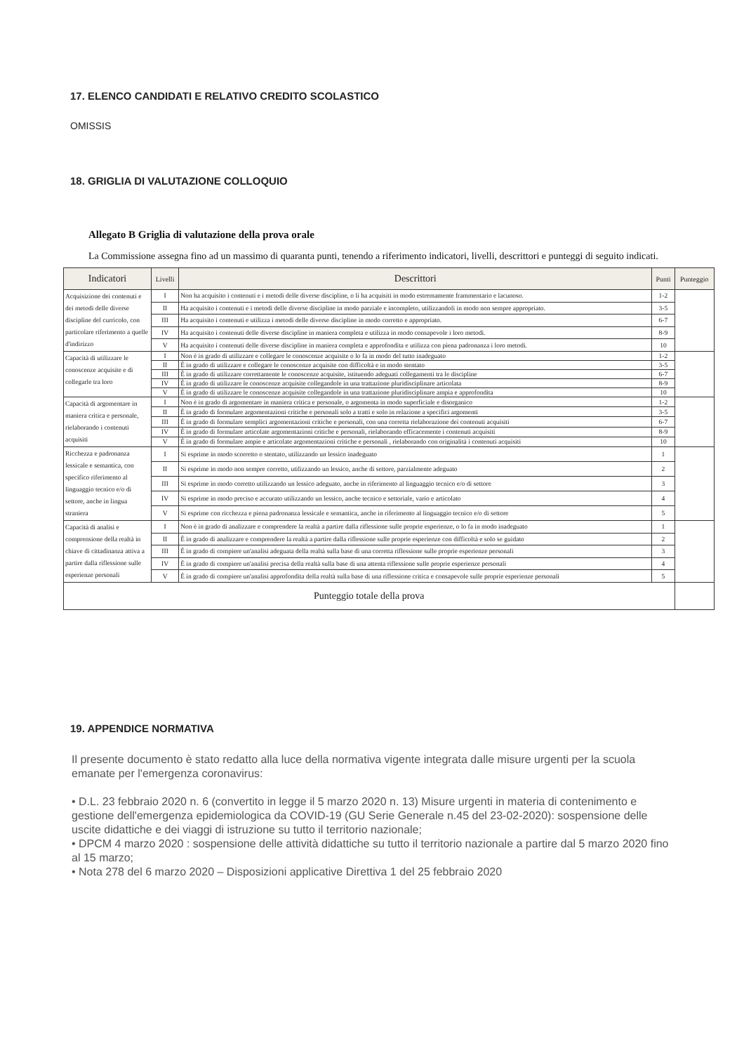17. ELENCO CANDIDATI E RELATIVO CREDITO SCOLASTICO
OMISSIS
18. GRIGLIA DI VALUTAZIONE COLLOQUIO
Allegato B Griglia di valutazione della prova orale
La Commissione assegna fino ad un massimo di quaranta punti, tenendo a riferimento indicatori, livelli, descrittori e punteggi di seguito indicati.
| Indicatori | Livelli | Descrittori | Punti | Punteggio |
| --- | --- | --- | --- | --- |
| Acquisizione dei contenuti e dei metodi delle diverse discipline del curricolo, con particolare riferimento a quelle d'indirizzo | I | Non ha acquisito i contenuti e i metodi delle diverse discipline, o li ha acquisiti in modo estremamente frammentario e lacunoso. | 1-2 | |
| | II | Ha acquisito i contenuti e i metodi delle diverse discipline in modo parziale e incompleto, utilizzandoli in modo non sempre appropriato. | 3-5 | |
| | III | Ha acquisito i contenuti e utilizza i metodi delle diverse discipline in modo corretto e appropriato. | 6-7 | |
| | IV | Ha acquisito i contenuti delle diverse discipline in maniera completa e utilizza in modo consapevole i loro metodi. | 8-9 | |
| | V | Ha acquisito i contenuti delle diverse discipline in maniera completa e approfondita e utilizza con piena padronanza i loro metodi. | 10 | |
| Capacità di utilizzare le conoscenze acquisite e di collegarle tra loro | I | Non è in grado di utilizzare e collegare le conoscenze acquisite o lo fa in modo del tutto inadeguato | 1-2 | |
| | II | È in grado di utilizzare e collegare le conoscenze acquisite con difficoltà e in modo stentato | 3-5 | |
| | III | È in grado di utilizzare correttamente le conoscenze acquisite, istituendo adeguati collegamenti tra le discipline | 6-7 | |
| | IV | È in grado di utilizzare le conoscenze acquisite collegandole in una trattazione pluridisciplinare articolata | 8-9 | |
| | V | È in grado di utilizzare le conoscenze acquisite collegandole in una trattazione pluridisciplinare ampia e approfondita | 10 | |
| Capacità di argomentare in maniera critica e personale, rielaborando i contenuti acquisiti | I | Non è in grado di argomentare in maniera critica e personale, o argomenta in modo superficiale e disorganico | 1-2 | |
| | II | È in grado di formulare argomentazioni critiche e personali solo a tratti e solo in relazione a specifici argomenti | 3-5 | |
| | III | È in grado di formulare semplici argomentazioni critiche e personali, con una corretta rielaborazione dei contenuti acquisiti | 6-7 | |
| | IV | È in grado di formulare articolate argomentazioni critiche e personali, rielaborando efficacemente i contenuti acquisiti | 8-9 | |
| | V | È in grado di formulare ampie e articolate argomentazioni critiche e personali , rielaborando con originalità i contenuti acquisiti | 10 | |
| Ricchezza e padronanza lessicale e semantica, con specifico riferimento al linguaggio tecnico e/o di settore, anche in lingua straniera | I | Si esprime in modo scorretto o stentato, utilizzando un lessico inadeguato | 1 | |
| | II | Si esprime in modo non sempre corretto, utilizzando un lessico, anche di settore, parzialmente adeguato | 2 | |
| | III | Si esprime in modo corretto utilizzando un lessico adeguato, anche in riferimento al linguaggio tecnico e/o di settore | 3 | |
| | IV | Si esprime in modo preciso e accurato utilizzando un lessico, anche tecnico e settoriale, vario e articolato | 4 | |
| | V | Si esprime con ricchezza e piena padronanza lessicale e semantica, anche in riferimento al linguaggio tecnico e/o di settore | 5 | |
| Capacità di analisi e comprensione della realtà in chiave di cittadinanza attiva a partire dalla riflessione sulle esperienze personali | I | Non è in grado di analizzare e comprendere la realtà a partire dalla riflessione sulle proprie esperienze, o lo fa in modo inadeguato | 1 | |
| | II | È in grado di analizzare e comprendere la realtà a partire dalla riflessione sulle proprie esperienze con difficoltà e solo se guidato | 2 | |
| | III | È in grado di compiere un'analisi adeguata della realtà sulla base di una corretta riflessione sulle proprie esperienze personali | 3 | |
| | IV | È in grado di compiere un'analisi precisa della realtà sulla base di una attenta riflessione sulle proprie esperienze personali | 4 | |
| | V | È in grado di compiere un'analisi approfondita della realtà sulla base di una riflessione critica e consapevole sulle proprie esperienze personali | 5 | |
| Punteggio totale della prova | | | | |
19. APPENDICE NORMATIVA
Il presente documento è stato redatto alla luce della normativa vigente integrata dalle misure urgenti per la scuola emanate per l'emergenza coronavirus:
• D.L. 23 febbraio 2020 n. 6 (convertito in legge il 5 marzo 2020 n. 13) Misure urgenti in materia di contenimento e gestione dell'emergenza epidemiologica da COVID-19 (GU Serie Generale n.45 del 23-02-2020): sospensione delle uscite didattiche e dei viaggi di istruzione su tutto il territorio nazionale;
• DPCM 4 marzo 2020 : sospensione delle attività didattiche su tutto il territorio nazionale a partire dal 5 marzo 2020 fino al 15 marzo;
• Nota 278 del 6 marzo 2020 – Disposizioni applicative Direttiva 1 del 25 febbraio 2020